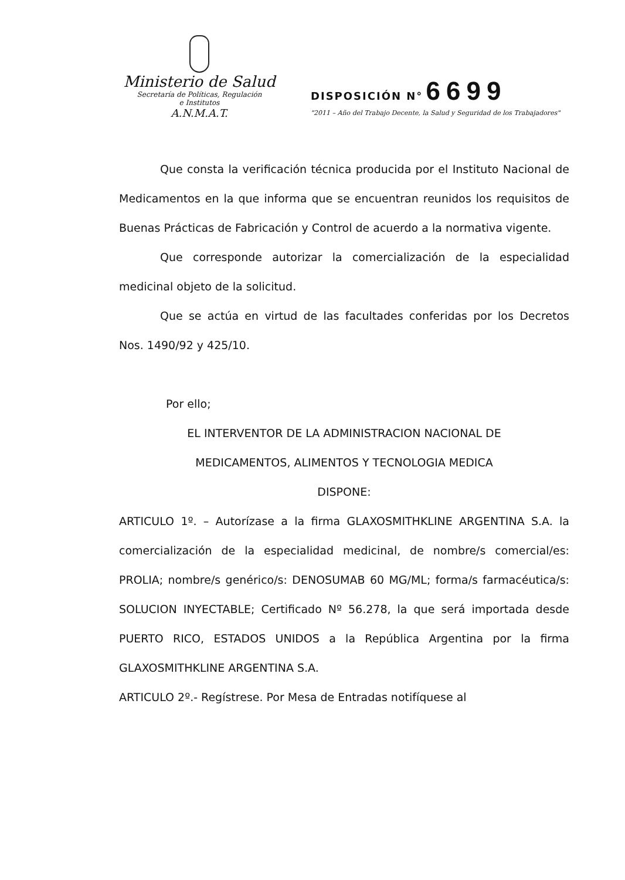Ministerio de Salud
Secretaría de Políticas, Regulación
e Institutos
A.N.M.A.T.
DISPOSICIÓN N° 6699
"2011 – Año del Trabajo Decente, la Salud y Seguridad de los Trabajadores"
Que consta la verificación técnica producida por el Instituto Nacional de Medicamentos en la que informa que se encuentran reunidos los requisitos de Buenas Prácticas de Fabricación y Control de acuerdo a la normativa vigente.
Que corresponde autorizar la comercialización de la especialidad medicinal objeto de la solicitud.
Que se actúa en virtud de las facultades conferidas por los Decretos Nos. 1490/92 y 425/10.
Por ello;
EL INTERVENTOR DE LA ADMINISTRACION NACIONAL DE
MEDICAMENTOS, ALIMENTOS Y TECNOLOGIA MEDICA
DISPONE:
ARTICULO 1º. – Autorízase a la firma GLAXOSMITHKLINE ARGENTINA S.A. la comercialización de la especialidad medicinal, de nombre/s comercial/es: PROLIA; nombre/s genérico/s: DENOSUMAB 60 MG/ML; forma/s farmacéutica/s: SOLUCION INYECTABLE; Certificado Nº 56.278, la que será importada desde PUERTO RICO, ESTADOS UNIDOS a la República Argentina por la firma GLAXOSMITHKLINE ARGENTINA S.A.
ARTICULO 2º.- Regístrese. Por Mesa de Entradas notifíquese al